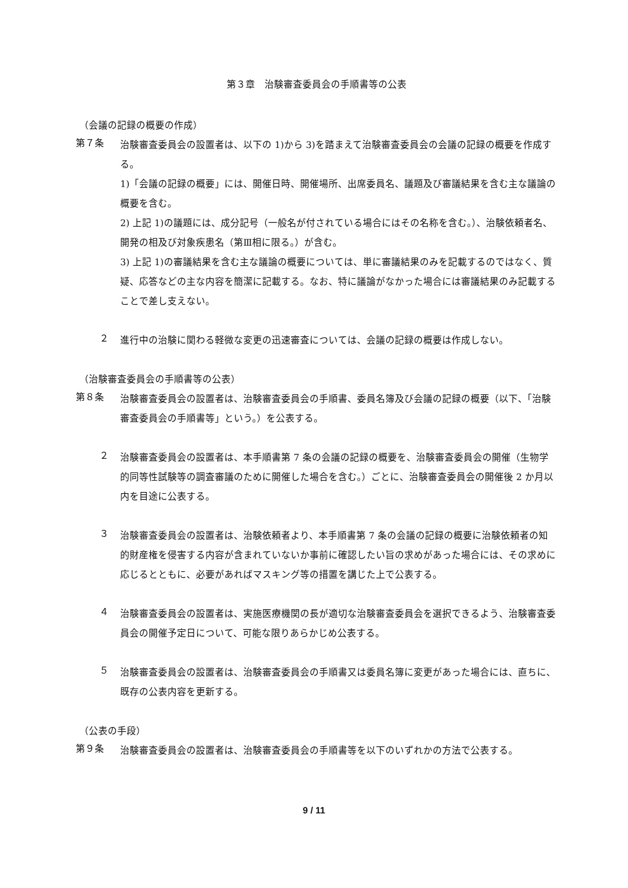第３章　治験審査委員会の手順書等の公表
（会議の記録の概要の作成）
第７条
治験審査委員会の設置者は、以下の 1)から 3)を踏まえて治験審査委員会の会議の記録の概要を作成する。
1)「会議の記録の概要」には、開催日時、開催場所、出席委員名、議題及び審議結果を含む主な議論の概要を含む。
2) 上記 1)の議題には、成分記号（一般名が付されている場合にはその名称を含む。）、治験依頼者名、開発の相及び対象疾患名（第Ⅲ相に限る。）が含む。
3) 上記 1)の審議結果を含む主な議論の概要については、単に審議結果のみを記載するのではなく、質疑、応答などの主な内容を簡潔に記載する。なお、特に議論がなかった場合には審議結果のみ記載することで差し支えない。
２
進行中の治験に関わる軽微な変更の迅速審査については、会議の記録の概要は作成しない。
（治験審査委員会の手順書等の公表）
第８条
治験審査委員会の設置者は、治験審査委員会の手順書、委員名簿及び会議の記録の概要（以下、「治験審査委員会の手順書等」という。）を公表する。
２
治験審査委員会の設置者は、本手順書第 7 条の会議の記録の概要を、治験審査委員会の開催（生物学的同等性試験等の調査審議のために開催した場合を含む。）ごとに、治験審査委員会の開催後 2 か月以内を目途に公表する。
３
治験審査委員会の設置者は、治験依頼者より、本手順書第 7 条の会議の記録の概要に治験依頼者の知的財産権を侵害する内容が含まれていないか事前に確認したい旨の求めがあった場合には、その求めに応じるとともに、必要があればマスキング等の措置を講じた上で公表する。
４
治験審査委員会の設置者は、実施医療機関の長が適切な治験審査委員会を選択できるよう、治験審査委員会の開催予定日について、可能な限りあらかじめ公表する。
５
治験審査委員会の設置者は、治験審査委員会の手順書又は委員名簿に変更があった場合には、直ちに、既存の公表内容を更新する。
（公表の手段）
第９条
治験審査委員会の設置者は、治験審査委員会の手順書等を以下のいずれかの方法で公表する。
9 / 11